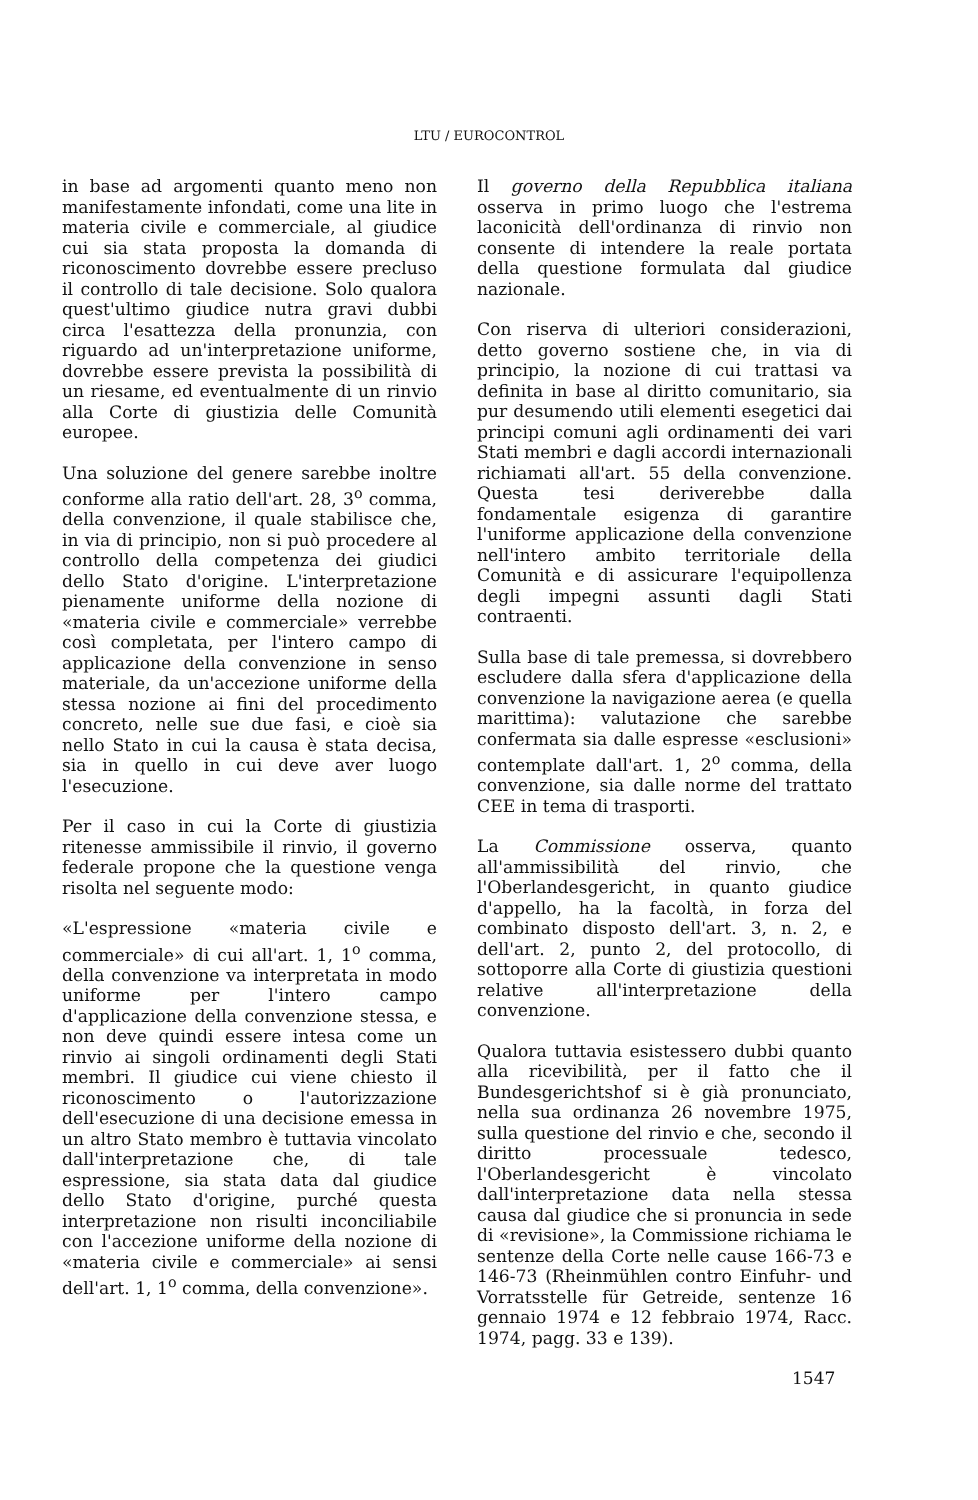LTU / EUROCONTROL
in base ad argomenti quanto meno non manifestamente infondati, come una lite in materia civile e commerciale, al giudice cui sia stata proposta la domanda di riconoscimento dovrebbe essere precluso il controllo di tale decisione. Solo qualora quest'ultimo giudice nutra gravi dubbi circa l'esattezza della pronunzia, con riguardo ad un'interpretazione uniforme, dovrebbe essere prevista la possibilità di un riesame, ed eventualmente di un rinvio alla Corte di giustizia delle Comunità europee.
Una soluzione del genere sarebbe inoltre conforme alla ratio dell'art. 28, 3<sup>o</sup> comma, della convenzione, il quale stabilisce che, in via di principio, non si può procedere al controllo della competenza dei giudici dello Stato d'origine. L'interpretazione pienamente uniforme della nozione di «materia civile e commerciale» verrebbe così completata, per l'intero campo di applicazione della convenzione in senso materiale, da un'accezione uniforme della stessa nozione ai fini del procedimento concreto, nelle sue due fasi, e cioè sia nello Stato in cui la causa è stata decisa, sia in quello in cui deve aver luogo l'esecuzione.
Per il caso in cui la Corte di giustizia ritenesse ammissibile il rinvio, il governo federale propone che la questione venga risolta nel seguente modo:
«L'espressione «materia civile e commerciale» di cui all'art. 1, 1<sup>o</sup> comma, della convenzione va interpretata in modo uniforme per l'intero campo d'applicazione della convenzione stessa, e non deve quindi essere intesa come un rinvio ai singoli ordinamenti degli Stati membri. Il giudice cui viene chiesto il riconoscimento o l'autorizzazione dell'esecuzione di una decisione emessa in un altro Stato membro è tuttavia vincolato dall'interpretazione che, di tale espressione, sia stata data dal giudice dello Stato d'origine, purché questa interpretazione non risulti inconciliabile con l'accezione uniforme della nozione di «materia civile e commerciale» ai sensi dell'art. 1, 1<sup>o</sup> comma, della convenzione».
Il governo della Repubblica italiana osserva in primo luogo che l'estrema laconicità dell'ordinanza di rinvio non consente di intendere la reale portata della questione formulata dal giudice nazionale.
Con riserva di ulteriori considerazioni, detto governo sostiene che, in via di principio, la nozione di cui trattasi va definita in base al diritto comunitario, sia pur desumendo utili elementi esegetici dai principi comuni agli ordinamenti dei vari Stati membri e dagli accordi internazionali richiamati all'art. 55 della convenzione. Questa tesi deriverebbe dalla fondamentale esigenza di garantire l'uniforme applicazione della convenzione nell'intero ambito territoriale della Comunità e di assicurare l'equipollenza degli impegni assunti dagli Stati contraenti.
Sulla base di tale premessa, si dovrebbero escludere dalla sfera d'applicazione della convenzione la navigazione aerea (e quella marittima): valutazione che sarebbe confermata sia dalle espresse «esclusioni» contemplate dall'art. 1, 2<sup>o</sup> comma, della convenzione, sia dalle norme del trattato CEE in tema di trasporti.
La Commissione osserva, quanto all'ammissibilità del rinvio, che l'Oberlandesgericht, in quanto giudice d'appello, ha la facoltà, in forza del combinato disposto dell'art. 3, n. 2, e dell'art. 2, punto 2, del protocollo, di sottoporre alla Corte di giustizia questioni relative all'interpretazione della convenzione.
Qualora tuttavia esistessero dubbi quanto alla ricevibilità, per il fatto che il Bundesgerichtshof si è già pronunciato, nella sua ordinanza 26 novembre 1975, sulla questione del rinvio e che, secondo il diritto processuale tedesco, l'Oberlandesgericht è vincolato dall'interpretazione data nella stessa causa dal giudice che si pronuncia in sede di «revisione», la Commissione richiama le sentenze della Corte nelle cause 166-73 e 146-73 (Rheinmühlen contro Einfuhr- und Vorratsstelle für Getreide, sentenze 16 gennaio 1974 e 12 febbraio 1974, Racc. 1974, pagg. 33 e 139).
1547